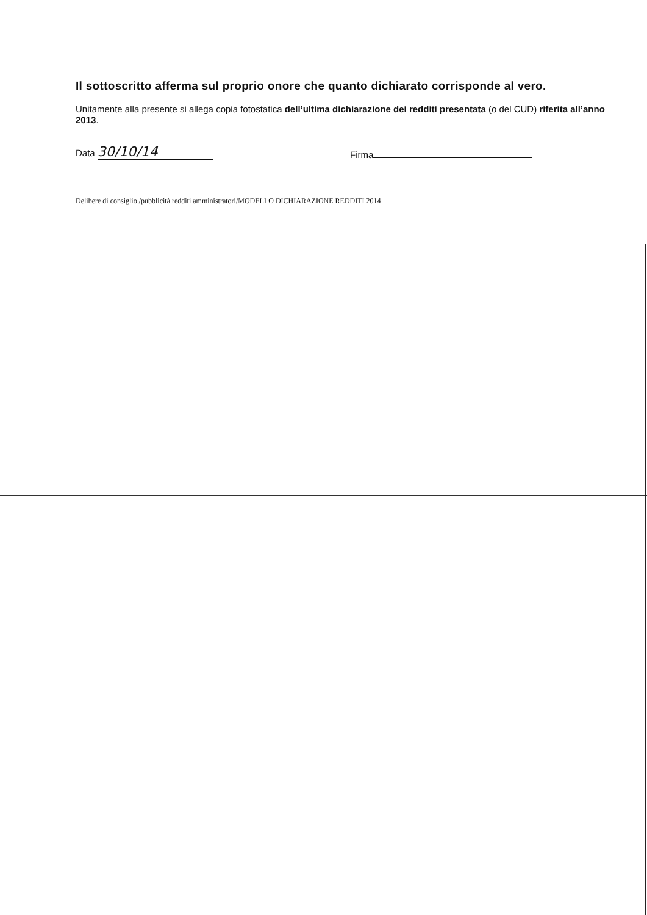Il sottoscritto afferma sul proprio onore che quanto dichiarato corrisponde al vero.
Unitamente alla presente si allega copia fotostatica dell’ultima dichiarazione dei redditi presentata (o del CUD) riferita all’anno 2013.
Data 30/10/14
Firma
Delibere di consiglio /pubblicità redditi amministratori/MODELLO DICHIARAZIONE REDDITI 2014